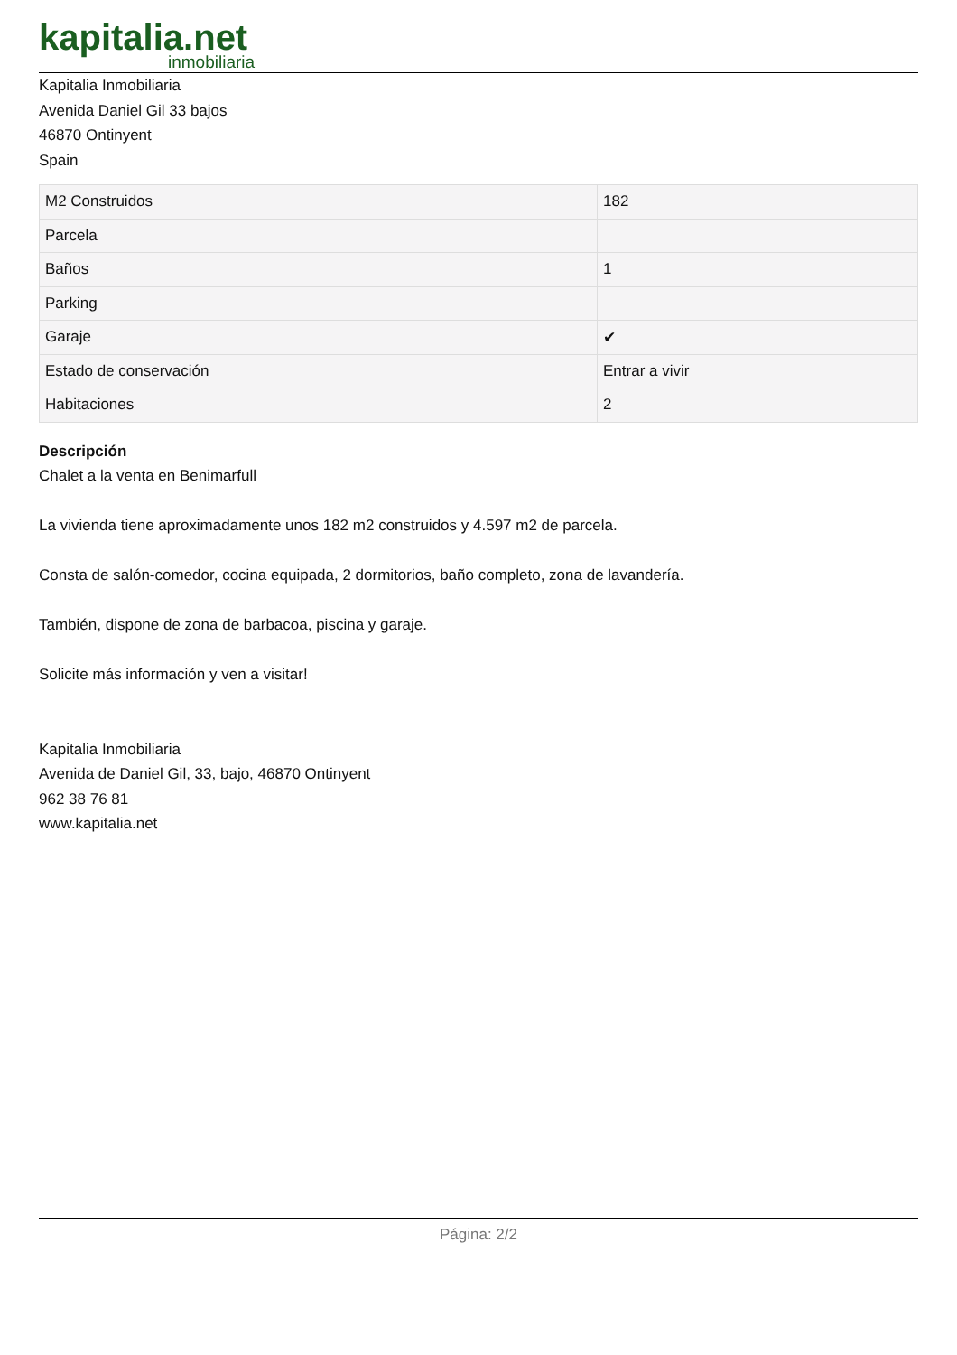kapitalia.net
inmobiliaria
Kapitalia Inmobiliaria
Avenida Daniel Gil 33 bajos
46870 Ontinyent
Spain
| M2 Construidos | 182 |
| Parcela | |
| Baños | 1 |
| Parking | |
| Garaje | ✔ |
| Estado de conservación | Entrar a vivir |
| Habitaciones | 2 |
Descripción
Chalet a la venta en Benimarfull
La vivienda tiene aproximadamente unos 182 m2 construidos y 4.597 m2 de parcela.
Consta de salón-comedor, cocina equipada, 2 dormitorios, baño completo, zona de lavandería.
También, dispone de zona de barbacoa, piscina y garaje.
Solicite más información y ven a visitar!
Kapitalia Inmobiliaria
Avenida de Daniel Gil, 33, bajo, 46870 Ontinyent
962 38 76 81
www.kapitalia.net
Página: 2/2